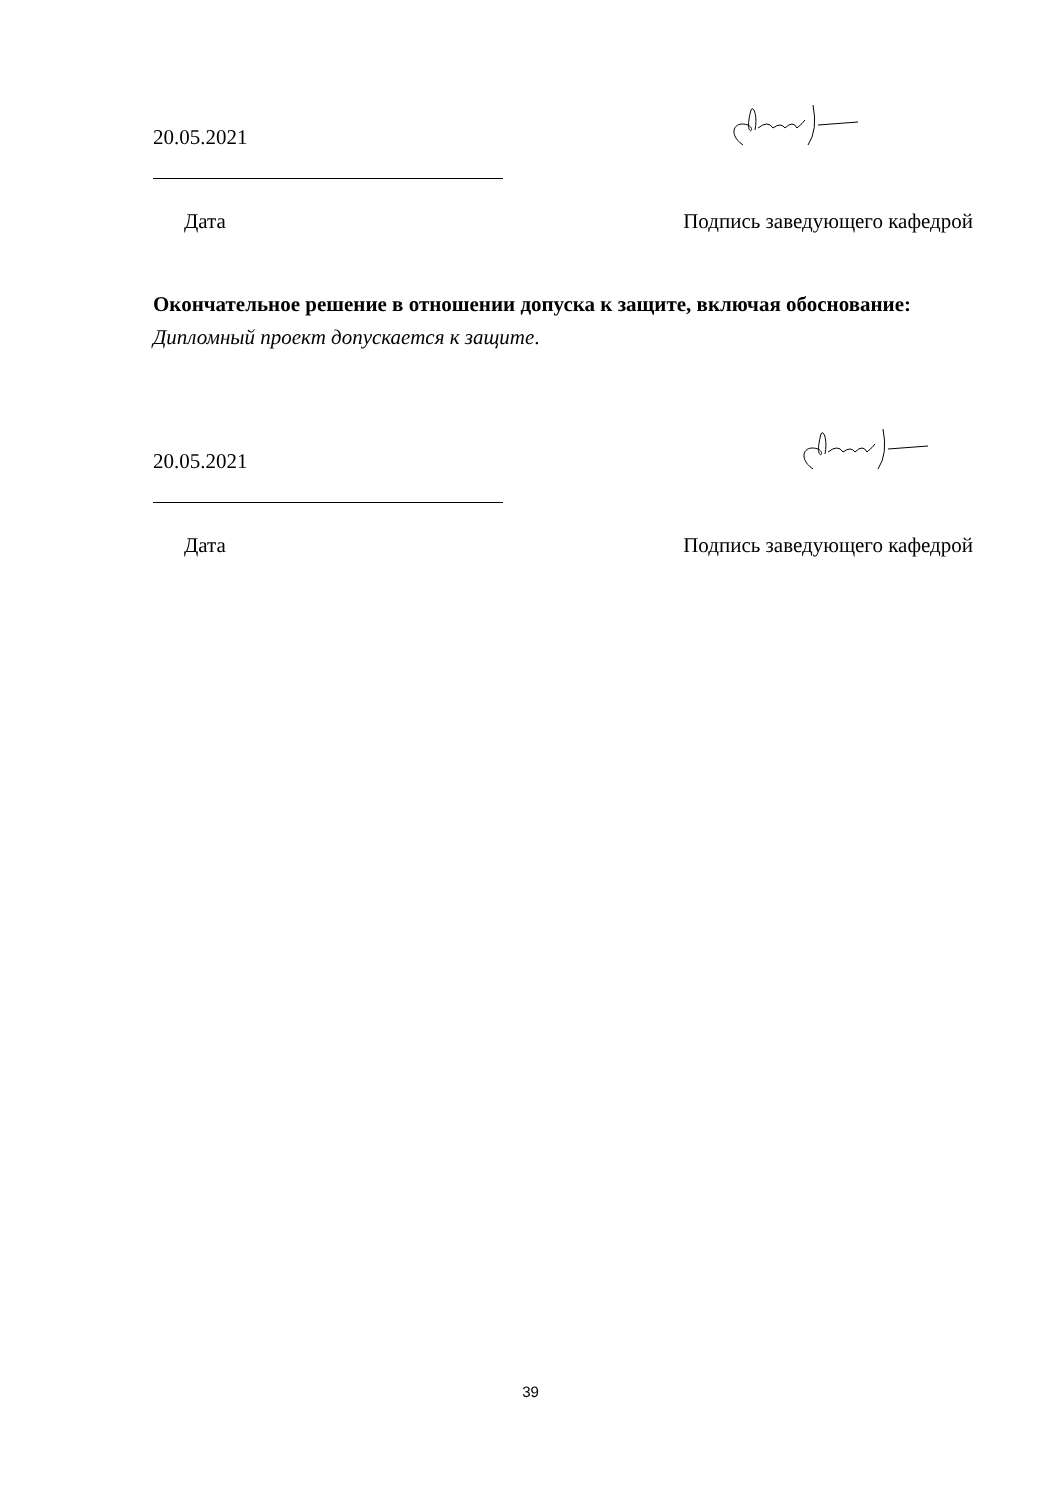20.05.2021
Дата Подпись заведующего кафедрой
Окончательное решение в отношении допуска к защите, включая обоснование: Дипломный проект допускается к защите.
20.05.2021
Дата Подпись заведующего кафедрой
39